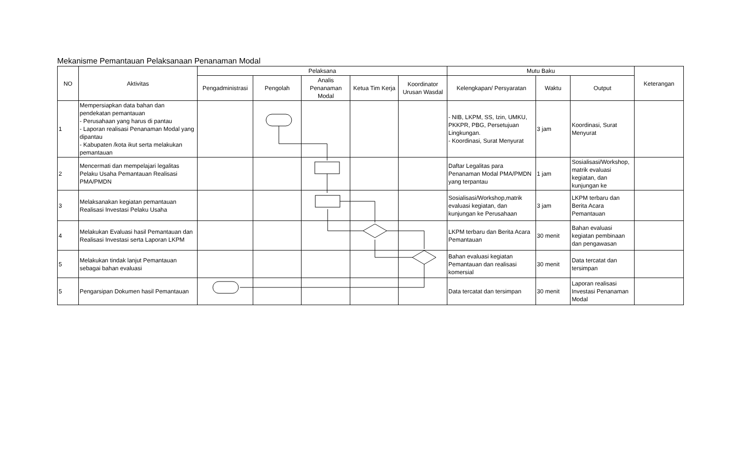Mekanisme Pemantauan Pelaksanaan Penanaman Modal
| NO | Aktivitas | Pelaksana | | | | | Mutu Baku | | | Keterangan |
| --- | --- | --- | --- | --- | --- | --- | --- | --- | --- | --- |
| | | Pengadministrasi | Pengolah | Analis Penanaman Modal | Ketua Tim Kerja | Koordinator Urusan Wasdal | Kelengkapan/ Persyaratan | Waktu | Output | |
| 1 | Mempersiapkan data bahan dan pendekatan pemantauan - Perusahaan yang harus di pantau - Laporan realisasi Penanaman Modal yang dipantau - Kabupaten /kota ikut serta melakukan pemantauan | | | | | | - NIB, LKPM, SS, Izin, UMKU, PKKPR, PBG, Persetujuan Lingkungan. - Koordinasi, Surat Menyurat | 3 jam | Koordinasi, Surat Menyurat | |
| 2 | Mencermati dan mempelajari legalitas Pelaku Usaha Pemantauan Realisasi PMA/PMDN | | | | | | Daftar Legalitas para Penanaman Modal PMA/PMDN yang terpantau | 1 jam | Sosialisasi/Workshop, matrik evaluasi kegiatan, dan kunjungan ke | |
| 3 | Melaksanakan kegiatan pemantauan Realisasi Investasi Pelaku Usaha | | | | | | Sosialisasi/Workshop,matrik evaluasi kegiatan, dan kunjungan ke Perusahaan | 3 jam | LKPM terbaru dan Berita Acara Pemantauan | |
| 4 | Melakukan Evaluasi hasil Pemantauan dan Realisasi Investasi serta Laporan LKPM | | | | | | LKPM terbaru dan Berita Acara Pemantauan | 30 menit | Bahan evaluasi kegiatan pembinaan dan pengawasan | |
| 5 | Melakukan tindak lanjut Pemantauan sebagai bahan evaluasi | | | | | | Bahan evaluasi kegiatan Pemantauan dan realisasi komersial | 30 menit | Data tercatat dan tersimpan | |
| 5 | Pengarsipan Dokumen hasil Pemantauan | | | | | | Data tercatat dan tersimpan | 30 menit | Laporan realisasi Investasi Penanaman Modal | |